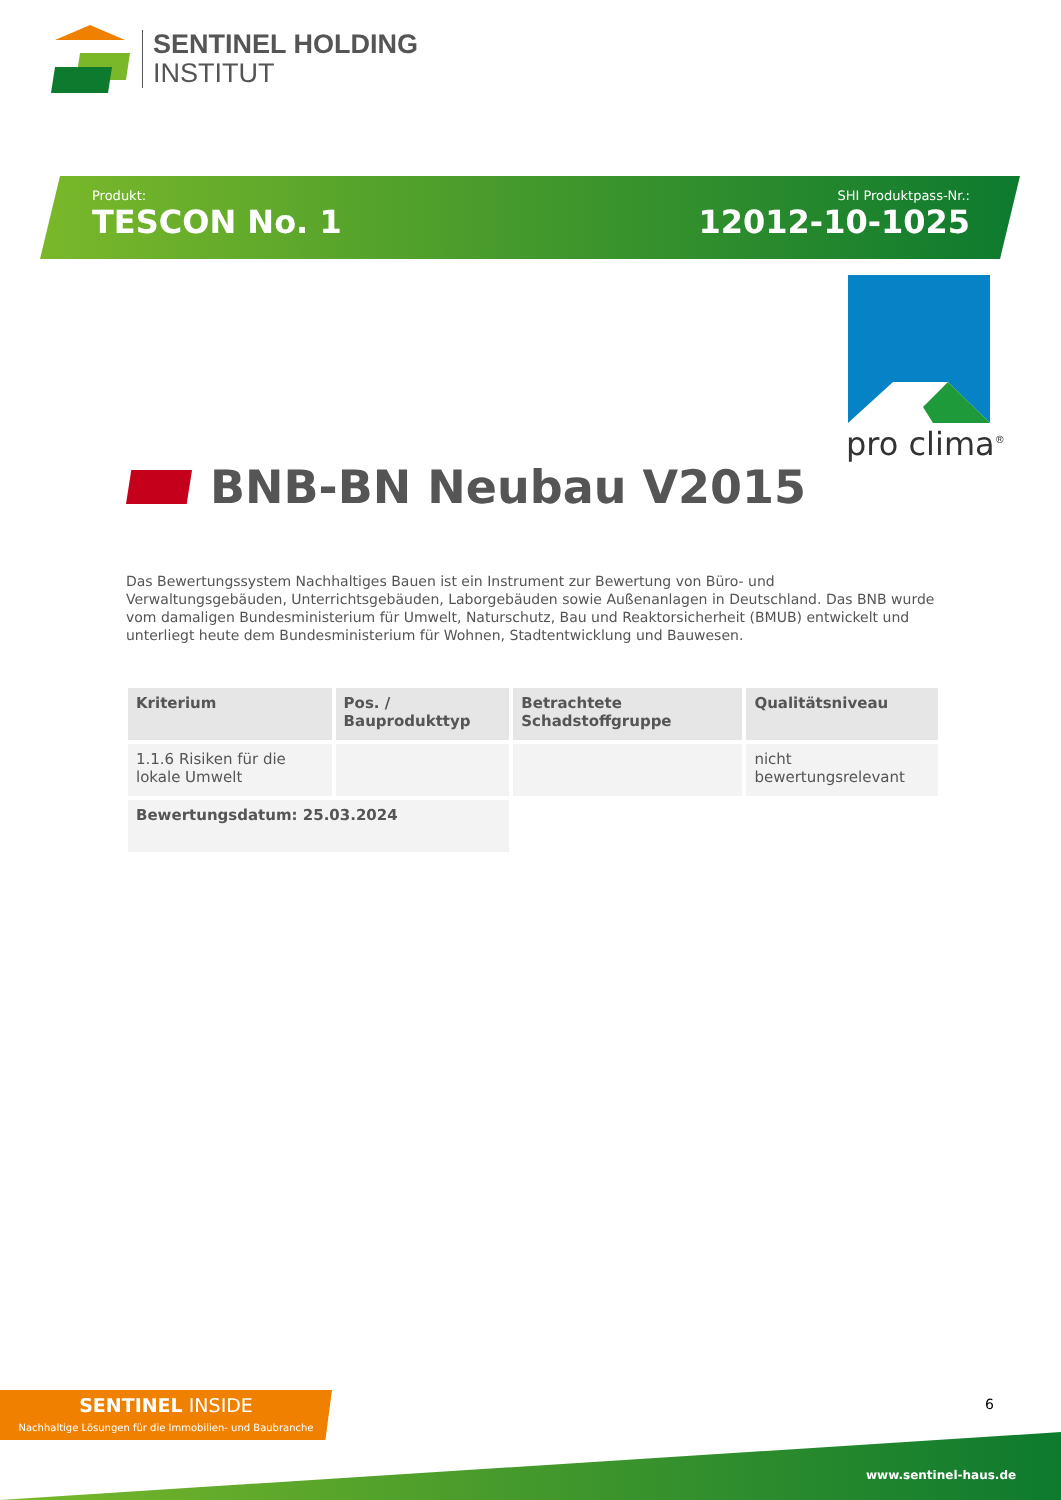SENTINEL HOLDING
INSTITUT
Produkt:
TESCON No. 1
SHI Produktpass-Nr.:
12012-10-1025
pro clima<sup>®</sup>
BNB-BN Neubau V2015
Das Bewertungssystem Nachhaltiges Bauen ist ein Instrument zur Bewertung von Büro- und Verwaltungsgebäuden, Unterrichtsgebäuden, Laborgebäuden sowie Außenanlagen in Deutschland. Das BNB wurde vom damaligen Bundesministerium für Umwelt, Naturschutz, Bau und Reaktorsicherheit (BMUB) entwickelt und unterliegt heute dem Bundesministerium für Wohnen, Stadtentwicklung und Bauwesen.
| Kriterium | Pos. / Bauprodukttyp | Betrachtete Schadstoffgruppe | Qualitätsniveau |
| --- | --- | --- | --- |
| 1.1.6 Risiken für die lokale Umwelt | | | nicht bewertungsrelevant |
| Bewertungsdatum: 25.03.2024 | | | |
SENTINEL INSIDE
Nachhaltige Lösungen für die Immobilien- und Baubranche
6
www.sentinel-haus.de